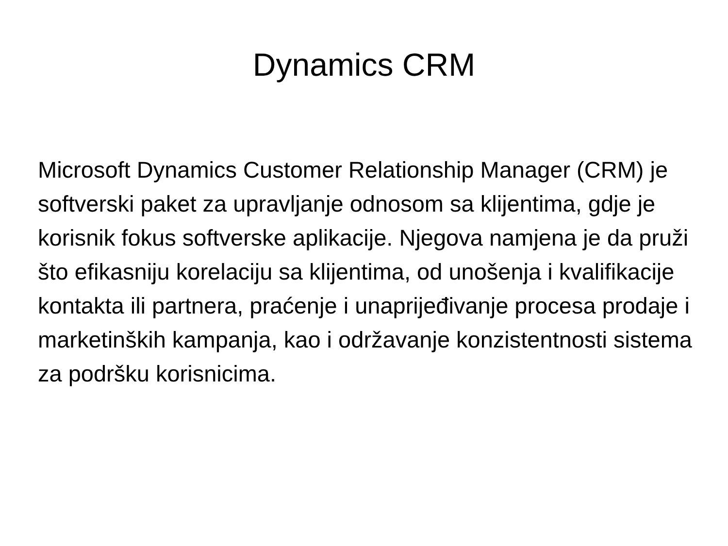Dynamics CRM
Microsoft Dynamics Customer Relationship Manager (CRM) je softverski paket za upravljanje odnosom sa klijentima, gdje je korisnik fokus softverske aplikacije. Njegova namjena je da pruži što efikasniju korelaciju sa klijentima, od unošenja i kvalifikacije kontakta ili partnera, praćenje i unaprijeđivanje procesa prodaje i marketinških kampanja, kao i održavanje konzistentnosti sistema za podršku korisnicima.